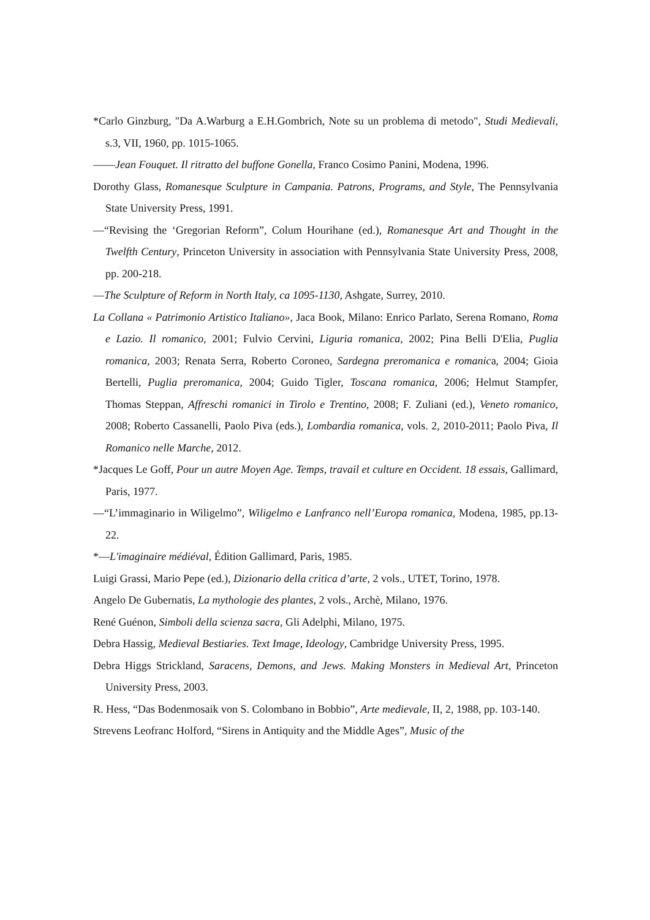*Carlo Ginzburg, "Da A.Warburg a E.H.Gombrich, Note su un problema di metodo", Studi Medievali, s.3, VII, 1960, pp. 1015-1065.
——Jean Fouquet. Il ritratto del buffone Gonella, Franco Cosimo Panini, Modena, 1996.
Dorothy Glass, Romanesque Sculpture in Campania. Patrons, Programs, and Style, The Pennsylvania State University Press, 1991.
—“Revising the ‘Gregorian Reform”, Colum Hourihane (ed.), Romanesque Art and Thought in the Twelfth Century, Princeton University in association with Pennsylvania State University Press, 2008, pp. 200-218.
—The Sculpture of Reform in North Italy, ca 1095-1130, Ashgate, Surrey, 2010.
La Collana « Patrimonio Artistico Italiano», Jaca Book, Milano: Enrico Parlato, Serena Romano, Roma e Lazio. Il romanico, 2001; Fulvio Cervini, Liguria romanica, 2002; Pina Belli D'Elia, Puglia romanica, 2003; Renata Serra, Roberto Coroneo, Sardegna preromanica e romanica, 2004; Gioia Bertelli, Puglia preromanica, 2004; Guido Tigler, Toscana romanica, 2006; Helmut Stampfer, Thomas Steppan, Affreschi romanici in Tirolo e Trentino, 2008; F. Zuliani (ed.), Veneto romanico, 2008; Roberto Cassanelli, Paolo Piva (eds.), Lombardia romanica, vols. 2, 2010-2011; Paolo Piva, Il Romanico nelle Marche, 2012.
*Jacques Le Goff, Pour un autre Moyen Age. Temps, travail et culture en Occident. 18 essais, Gallimard, Paris, 1977.
—“L’immaginario in Wiligelmo”, Wiligelmo e Lanfranco nell’Europa romanica, Modena, 1985, pp.13-22.
*—L'imaginaire médiéval, Édition Gallimard, Paris, 1985.
Luigi Grassi, Mario Pepe (ed.), Dizionario della critica d’arte, 2 vols., UTET, Torino, 1978.
Angelo De Gubernatis, La mythologie des plantes, 2 vols., Archè, Milano, 1976.
René Guénon, Simboli della scienza sacra, Gli Adelphi, Milano, 1975.
Debra Hassig, Medieval Bestiaries. Text Image, Ideology, Cambridge University Press, 1995.
Debra Higgs Strickland, Saracens, Demons, and Jews. Making Monsters in Medieval Art, Princeton University Press, 2003.
R. Hess, “Das Bodenmosaik von S. Colombano in Bobbio”, Arte medievale, II, 2, 1988, pp. 103-140.
Strevens Leofranc Holford, “Sirens in Antiquity and the Middle Ages”, Music of the